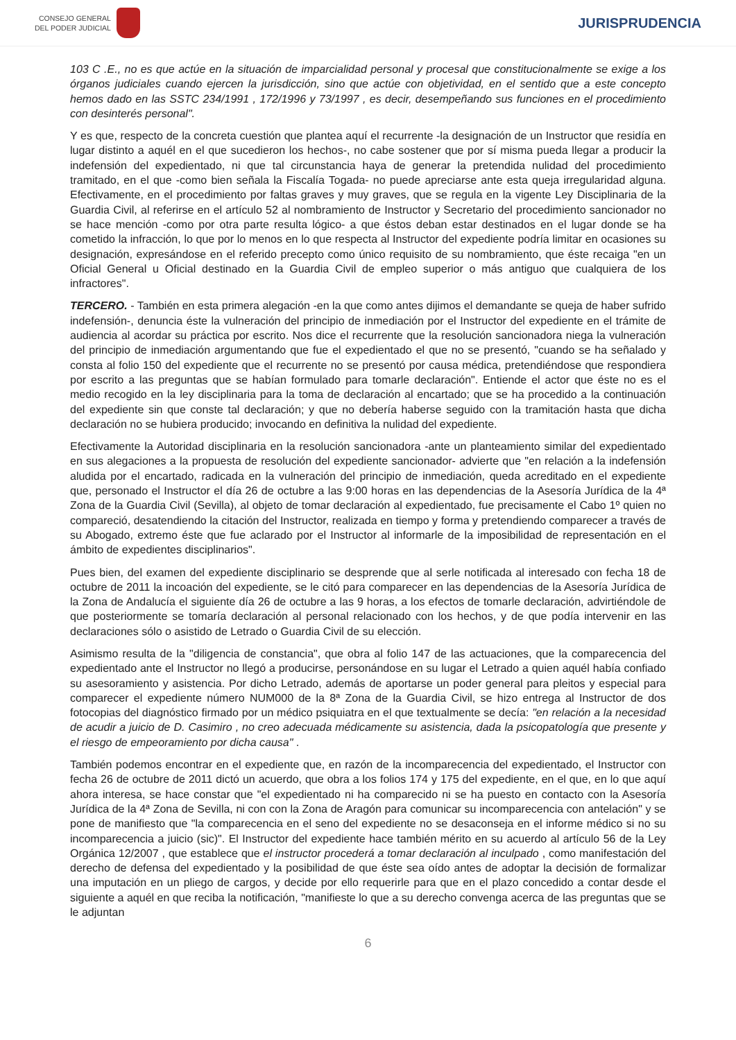CONSEJO GENERAL
DEL PODER JUDICIAL
JURISPRUDENCIA
103 C .E., no es que actúe en la situación de imparcialidad personal y procesal que constitucionalmente se exige a los órganos judiciales cuando ejercen la jurisdicción, sino que actúe con objetividad, en el sentido que a este concepto hemos dado en las SSTC 234/1991 , 172/1996 y 73/1997 , es decir, desempeñando sus funciones en el procedimiento con desinterés personal".
Y es que, respecto de la concreta cuestión que plantea aquí el recurrente -la designación de un Instructor que residía en lugar distinto a aquél en el que sucedieron los hechos-, no cabe sostener que por sí misma pueda llegar a producir la indefensión del expedientado, ni que tal circunstancia haya de generar la pretendida nulidad del procedimiento tramitado, en el que -como bien señala la Fiscalía Togada- no puede apreciarse ante esta queja irregularidad alguna. Efectivamente, en el procedimiento por faltas graves y muy graves, que se regula en la vigente Ley Disciplinaria de la Guardia Civil, al referirse en el artículo 52 al nombramiento de Instructor y Secretario del procedimiento sancionador no se hace mención -como por otra parte resulta lógico- a que éstos deban estar destinados en el lugar donde se ha cometido la infracción, lo que por lo menos en lo que respecta al Instructor del expediente podría limitar en ocasiones su designación, expresándose en el referido precepto como único requisito de su nombramiento, que éste recaiga "en un Oficial General u Oficial destinado en la Guardia Civil de empleo superior o más antiguo que cualquiera de los infractores".
TERCERO. - También en esta primera alegación -en la que como antes dijimos el demandante se queja de haber sufrido indefensión-, denuncia éste la vulneración del principio de inmediación por el Instructor del expediente en el trámite de audiencia al acordar su práctica por escrito. Nos dice el recurrente que la resolución sancionadora niega la vulneración del principio de inmediación argumentando que fue el expedientado el que no se presentó, "cuando se ha señalado y consta al folio 150 del expediente que el recurrente no se presentó por causa médica, pretendiéndose que respondiera por escrito a las preguntas que se habían formulado para tomarle declaración". Entiende el actor que éste no es el medio recogido en la ley disciplinaria para la toma de declaración al encartado; que se ha procedido a la continuación del expediente sin que conste tal declaración; y que no debería haberse seguido con la tramitación hasta que dicha declaración no se hubiera producido; invocando en definitiva la nulidad del expediente.
Efectivamente la Autoridad disciplinaria en la resolución sancionadora -ante un planteamiento similar del expedientado en sus alegaciones a la propuesta de resolución del expediente sancionador- advierte que "en relación a la indefensión aludida por el encartado, radicada en la vulneración del principio de inmediación, queda acreditado en el expediente que, personado el Instructor el día 26 de octubre a las 9:00 horas en las dependencias de la Asesoría Jurídica de la 4ª Zona de la Guardia Civil (Sevilla), al objeto de tomar declaración al expedientado, fue precisamente el Cabo 1º quien no compareció, desatendiendo la citación del Instructor, realizada en tiempo y forma y pretendiendo comparecer a través de su Abogado, extremo éste que fue aclarado por el Instructor al informarle de la imposibilidad de representación en el ámbito de expedientes disciplinarios".
Pues bien, del examen del expediente disciplinario se desprende que al serle notificada al interesado con fecha 18 de octubre de 2011 la incoación del expediente, se le citó para comparecer en las dependencias de la Asesoría Jurídica de la Zona de Andalucía el siguiente día 26 de octubre a las 9 horas, a los efectos de tomarle declaración, advirtiéndole de que posteriormente se tomaría declaración al personal relacionado con los hechos, y de que podía intervenir en las declaraciones sólo o asistido de Letrado o Guardia Civil de su elección.
Asimismo resulta de la "diligencia de constancia", que obra al folio 147 de las actuaciones, que la comparecencia del expedientado ante el Instructor no llegó a producirse, personándose en su lugar el Letrado a quien aquél había confiado su asesoramiento y asistencia. Por dicho Letrado, además de aportarse un poder general para pleitos y especial para comparecer el expediente número NUM000 de la 8ª Zona de la Guardia Civil, se hizo entrega al Instructor de dos fotocopias del diagnóstico firmado por un médico psiquiatra en el que textualmente se decía: "en relación a la necesidad de acudir a juicio de D. Casimiro , no creo adecuada médicamente su asistencia, dada la psicopatología que presente y el riesgo de empeoramiento por dicha causa" .
También podemos encontrar en el expediente que, en razón de la incomparecencia del expedientado, el Instructor con fecha 26 de octubre de 2011 dictó un acuerdo, que obra a los folios 174 y 175 del expediente, en el que, en lo que aquí ahora interesa, se hace constar que "el expedientado ni ha comparecido ni se ha puesto en contacto con la Asesoría Jurídica de la 4ª Zona de Sevilla, ni con con la Zona de Aragón para comunicar su incomparecencia con antelación" y se pone de manifiesto que "la comparecencia en el seno del expediente no se desaconseja en el informe médico si no su incomparecencia a juicio (sic)". El Instructor del expediente hace también mérito en su acuerdo al artículo 56 de la Ley Orgánica 12/2007 , que establece que el instructor procederá a tomar declaración al inculpado , como manifestación del derecho de defensa del expedientado y la posibilidad de que éste sea oído antes de adoptar la decisión de formalizar una imputación en un pliego de cargos, y decide por ello requerirle para que en el plazo concedido a contar desde el siguiente a aquél en que reciba la notificación, "manifieste lo que a su derecho convenga acerca de las preguntas que se le adjuntan
6